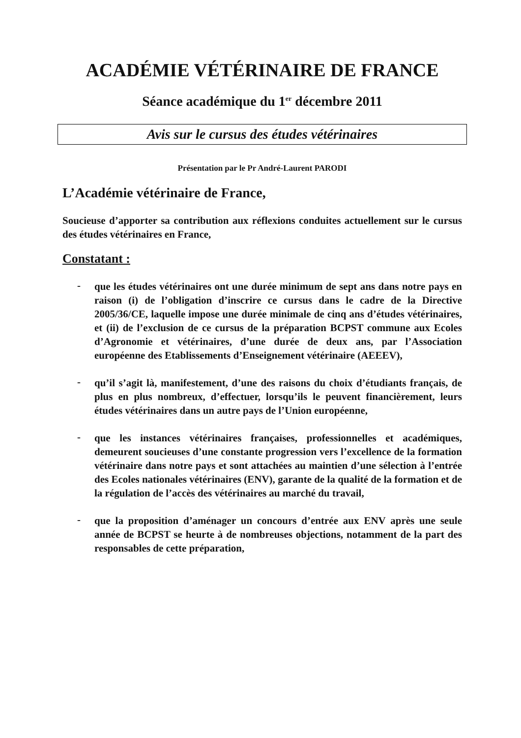ACADÉMIE VÉTÉRINAIRE DE FRANCE
Séance académique du 1<sup>er</sup> décembre 2011
Avis sur le cursus des études vétérinaires
Présentation par le Pr André-Laurent PARODI
L’Académie vétérinaire de France,
Soucieuse d’apporter sa contribution aux réflexions conduites actuellement sur le cursus des études vétérinaires en France,
Constatant :
-
que les études vétérinaires ont une durée minimum de sept ans dans notre pays en raison (i) de l’obligation d’inscrire ce cursus dans le cadre de la Directive 2005/36/CE, laquelle impose une durée minimale de cinq ans d’études vétérinaires, et (ii) de l’exclusion de ce cursus de la préparation BCPST commune aux Ecoles d’Agronomie et vétérinaires, d’une durée de deux ans, par l’Association européenne des Etablissements d’Enseignement vétérinaire (AEEEV),
-
qu’il s’agit là, manifestement, d’une des raisons du choix d’étudiants français, de plus en plus nombreux, d’effectuer, lorsqu’ils le peuvent financièrement, leurs études vétérinaires dans un autre pays de l’Union européenne,
-
que les instances vétérinaires françaises, professionnelles et académiques, demeurent soucieuses d’une constante progression vers l’excellence de la formation vétérinaire dans notre pays et sont attachées au maintien d’une sélection à l’entrée des Ecoles nationales vétérinaires (ENV), garante de la qualité de la formation et de la régulation de l’accès des vétérinaires au marché du travail,
-
que la proposition d’aménager un concours d’entrée aux ENV après une seule année de BCPST se heurte à de nombreuses objections, notamment de la part des responsables de cette préparation,